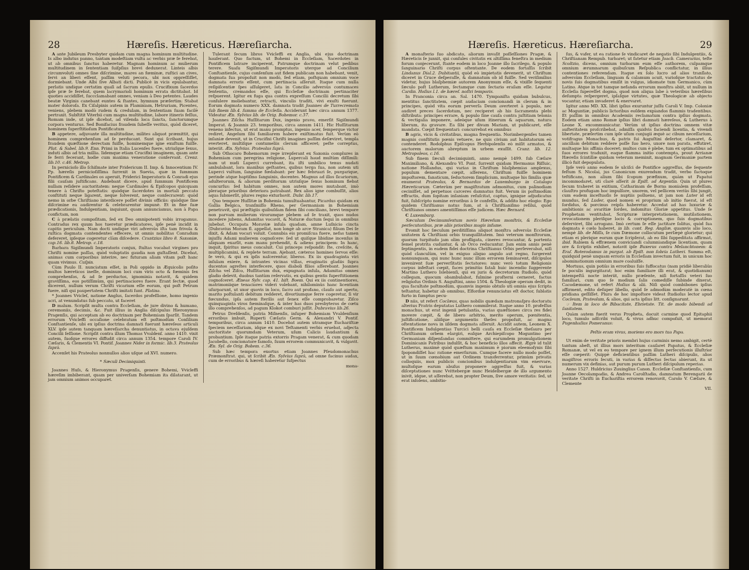28 Hæreſis. Hæreticus. Hæreſiarcha.
A ante Jubileum Presbyter quidam cum magna hominum multitudine. Is albo indutus panno, tantam modeſtiam vultu ac verbis præ ſe ferebat, ut ab omnibus ſanctus haberetur. Magnam hominum ac mulierum multitudinem in ſententiam ſuiſpſius brevi deduxerat. Linteis albis circumvoluti omnes ſine diſcrimine, mares an fœminæ, ruſtici an cives, ſervi an liberi eſſent, paſſim veluti pecora, ubi nox oppreſſiſſet, dormiebant. Unde Albi ſive Albati dicti. Publicè in vicis epulabantur, perlatis undique certatim quaſi ad ſacrum epulis. Crucifixum ſacerdos ipſe præ ſe ferebat, quem lacrymarioli hominum errata dictitabat. Id quoties accidiſſet, ſuccclamabant omnes, veniam à Deo petentes. Laudes beatæ Virginis canebant euntes & ſtantes, hymnum præſertim: Stabat mater doloroſa. Ex Ciſalpinis autem in Flaminiam, Hetruriam, Picentes, veniens, plebem modò rudem & credulam, in ſententiam ſuam facilè pertraxit. Subſtitit Viterbii cum magna multitudine, labore itineris feſſus, Romam inde, ut ipſe dicebat, ad viſenda loca ſancta, ſanctorumque corpora venturus. Sed Bonifacius fraudem ſubeſſe veritus, quòd diceret, hominem ſuperſtitioſum Pontificatum
B appetere, adjuvante illa multitudine, milites aliquot præmittit, qui hominem comprehenſum ad ſe perducant. Sunt qui ſcribant, hujus fraudem quæſtione derectam fuiſſe, hominemque igne exuſtum fuiſſe. Plut. & Sabel. lib.9. Enn. Primi in Italia Lucenſes fuere, utriuſque ſexus, induti albis ad tria millia. Iidemque etiam Crucifixi imaginem, quam ante ſe ferri fecerant, hodie cum maxima veneratione conſervant. Crenz. lib.10. c.46. Metrop.
In pernicioſo illo ſchiſmate inter Fridericum II. Imp. & Innocentium IV. Pp. hæreſis pernicioſiſſima ſurrexit in Suevia, quæ in ſummum Pontificem & Cardinales os aperuit, Friderici Imperatoris & Conradi ejus filii cauſam juſtificans. Audebant dicere, apud ſummum Pontificem nullam reſidere auctoritatem: neque Cardinales & Epiſcopos quicquam tenere à Chriſto poteſtatis: quòdque ſacerdotes in mortali peccato conſtituti neque ligarent, neque ſolverent, neque conſecrarent: quòd nemo in orbe Chriſtiano interdicere poſſet divinis officiis: quòdque ſine diſcrimine ea audirentur & celebrarentur impunè. Et in fine ſuæ prædicationis, Indulgentiam, inquiunt, quam annunciamus, non à Papa confictam, non
C à prælatis compoſitam, ſed ex Deo omnipotenti vobis irrogamus. Contradus rex quum hos tueretur prædicatores, ipſe penè incidit in capitis periculum. Nam docti undique viri adversùs iſta tam frivola & ruſtica dogmata contendentes effecere, ut omnis nobilitas Conradum defereret, ipſeque cogeretur clàm diſcedere. Crantzius libro 8. Saxoniæ, cap.16. lib.8. Metrop. c.18.
Barbara Sigiſmundi Imperatoris conjux, ſtultas vocabat virgines pro Chriſti nomine paſſas, quòd voluptatis gaudia non guſtaſſent. Dicebat, animas cum corporibus interire, nec futuram aliam vitam poſt hanc quam vivimus. Cuſpin.
Cùm Paulo II. nunciatum eſſet, in Poli oppido in Æquicolis poſito multos hæreticos ineſſe, dominum loci cum viris octo & fœminis ſex comprehenſos, & ad ſe perductos, ignominia notavit, & quidem graviſſima, eos potiſſimùm, qui pertinaciores fuere. Erant ſectæ, quod dicerent, nullum verum Chriſti vicarium eſſe eorum, qui poſt Petrum fuere, niſi qui paupertatem Chriſti imitati ſunt. Platina.
* Joannes Vvicleſ, natione Anglus, ſacerdos profeſſione, homo ingenio acri, at venundatus ſub peccato, ut faceret
D malum. Scripſit multa contra Eccleſiam, de jure divino & humano, ceremoniis, decimis, &c. Fuit illius in Anglia diſcipulus Hieronymus Pragenſis, qui acceptam ab eo doctrinam per Bohemiam ſparſit. Tandem errorum Vvicleffi occaſione celebratum eſt poſtmodùm Conſilium Conſtantienſe, ubi ex ipſius doctrina damnati fuerunt hæreſeos articuli XLV. ipſe autem tanquam hæreſiarcha denuntiatus, in octava ejuſdem Concilii ſeſſione. Scripſit contra illum Thomas Vvaldenſ. anno 1410. vixit autem, ſuoſque errores diffudit circa annum 1354. tempore Caroli IV. Cæſaris, & Clementis VI. Pontif. Joannes Nider in formic. lib.3. Prateolus ſuprà.
Accenſet his Prateolus nonnullos alios uſque ad XVI. numero.
* Sæculi Decimiquinti.
Joannes Huſs, & Hieronymus Pragenſis, genere Bohemi, Vvicleffi hæreſim imbiberant, quam per univerſam Bohemiam ita dilatarant, ut jam omnium animos occuparet.
Tulerant ſecum libros Vvicleffi ex Anglia, ubi ejus doctrinam hauſerant. Quo factum, ut Bohemi in Eccleſiam, Sacerdotes in Pontificem latrare inciperent, Patrumque doctrinam velut pedibus terere. Suaſu Sigiſmundi Imperatoris uterque ad Concilium Conſtantienſe, cujus conſenſum aut fidem publicam non habebant, venit, dogmata ſua propoſuit non modò, ſed etiam, poſtquam omnium voce damnata erroris eſſent, cum pertinacia aſſeruit. Itaque cum nulla reſipiſcentiæ ſpes aſſulgeret, lata in Concilio adversùs contumaces ſententia, cremandos eſſe, qui Eccleſiæ doctrinam pertinaciter reſpuerent. Igitur ex fuga qua contra expreſſum Concilii decretum ſibi conſulere moliebantur, retracti, vinculis traditi, vivi exuſti fuerunt. Eorum dogmata numero XXX. damnata tradit Joannes de Turrecremata ſub finem lib.4. ſumma de Eccleſia. Acciderunt hæc circa annum 1377. Videatur Æn. Sylvius lib. de Orig. Bohemor. c.37.
Joannes Ziſcha Huſſitarum Dux, ingenio pravo, emerſit Sigiſmundi Imperat. & Joannis 23. temporibus, circa annum 1411. Hic Huſſitarum veneno infectus, ut erat manu promptus, ingenio acer, ſemperque victor rediret, Angelum ſibi familiarem habere exiſtimatus fuit. Verùm eò inſaniæ devenit, ut in Crucifixi Chriſti imagines paſſim deſæviret, templa everteret, multiſque contumeliis clerum afficeret; peſte correptus, interiit. Æn. Sylvius. Prateolus ſuprà.
Sub Othocaro Bohemorum rege irrepſerant ex Saxonia complures in Bohemiam cum peregrina religione, Lupercali haud multùm diſſimili: nam ut nudi Luperci currebant, ita iſti umbilico tenus nudati ambulabant, lora manibus geſtantes, quibus terga ſua, non autem uti Luperci vultum, ſanguine fœdabant: per hæc februari ſe, purgarique, perinde atque baptiſmo ſanguinis, docentes. Magnus ad illos ſicariorum, adulterorum, & aliorum perditorum utriuſque ſexus hominum fiebat concurſus: ſed habitum omnes, non autem mores mutabant, imò pleraque prioribus deteriora patrabant. Rex alios igne combuſſit, alios aqua ſubmerſit, plures regno exturbavit. Dubr. lib.17.
Quo tempore Huſſitæ in Bohemia tumultuabantur, Picardus quidam ex Gallia Belgica, tranſmiſſo Rheno, per Germaniam in Bohemiam penetravit, qui præſtigiis quibuſdam fidem ſibi concilians, brevi tempore non parvam mulierum virorumque plebem ad ſe traxit, quos nudos incedere jubens, Adamitas vocavit, & Naturæ ductum ſequi in omnibus jubebat. Occupata Moraviæ inſula quadam, amne Luſnicio cincta (Dubravius Moram fl. appellat, non longè ab arce Stranica) filium Dei ſe dixit, & Adam vocari voluit. Connubia eis promiſcua fuere, nefas tamen injuſſu Adami mulierem cognoſcere: ſed ut quiſque libidine incenſus in aliquam exarſit, eam manu prehendit, & adiens principem: In hanc, inquit, ſpiritus meus concaluit. Cui princeps reſpondit: Ite, creſcite, & multiplicamini, & replete terram. Ajebant, cæteros homines ſervos eſſe: ſe verò, & qui ex ipſis naſcerentur, liberos. Ex iis quadraginta viri inſulam exiere, & intrantes vicinas villas, evaginatis gladiis ſupra ducentos agreſtes interfecere, quos diaboli filios aſſerebant. Joannes Ziſcha vel Ziſco, Huſſitarum dux, expugnata inſula, Adamitas omnes gladio delevit, duobus tantùm reſervatis, ex quibus gentis ſuperſtitionem cognoſceret. Æneas Sylv. cap. 41. hiſt. Boem. Qui ex iis continentiores, matrimoniique tenaciores videri volebant, nihilominùs hanc licentiam uſurparunt, ut uxor quovis in loco, ſacro aut profano, clauſo aut aperto, marito poſtulanti debitum redderet, divortiumque ferre cogeretur, ſi vir fœcundus, ipſa autem ſterilis aut ſenex eſſe comprobaretur. Ziſco quinquaginta viros fœminaſque, & inter has duos presbyteros de cœtu illo comprehenſos, ad pagum Klokot comburi juſſit. Dubravius lib.26.
Petrus Dreſdenſis, patria Miſnenſis, inſuper Bohemiam Vvaldenſium erroribus imbuit, Ruperti Cæſaris Germ. & Alexandri V. Pontif. temporibus, circa annum 1410. Docebat autem utramque Euchariſtiæ ſpeciem neceſſariam, idque ex novi Teſtamenti verbis eruebat, adjecta auctoritate quorumdam Veterum, uſum Calicis laudantium & probantium. Ipſe itaque patria extorris Pragam venerat, & cum quodam Jacobello, concionatore famoſo, ſuum errorem communicavit, & vulgavit. Æn. Syl. de Orig. Bohem. c.36.
Sub hæc tempora exortus etiam Joannes Pſeudomonachus Præmonſtrat. qui, ut ſcribit Æn. Sylvius ſuprà, ad omne facinus audax, cum de erroribus & hæreſi haberetur ſuſpectus
mona-
Hæreſis. Hæreticus. Hæreſiarcha. 29
A monaſterio ſuo abdicato, aliorum invaſit poſſeſſiones Pragæ, & Hæreticis ſe junxit, qui conſules civitatis ex altiſſima feneſtra in medium forum conjecerunt, ſtante eodem in loco Joanne illo ſacrilego, & populo ſanguinario Chriſti corpus oſtentante. De eodem fortaſſis ſcribit Lindanus Dial.2. Dubitantii, quòd eò impietatis devenerit, ut Chriſtum diceret in Cruce deſperaſſe, & damnatum ob id fuiſſe. Sed veriſimilius videtur, hujus blaſphemiæ autorem Anonymum eſſe, & vixiſſe ſequenti ſæculo poſt Lutherum, ſectamque cum ſectario eraſam eſſe. Legatur Cardin. Hoſius l.1. de hæreſ. noſtri temporis.
In Franconia circa an. Sal. 1470. Tympaniſta quidam bubulcus, mentitus ſanctitatem, cœpit audaciam concionandi in clerum & in principes, quòd vita eorum perverſa Deum averteret à populo, nec audiret preces ſacerdotum, nec reciperet ab his ſacramenta plebi diſtributa: principes errare, & populo ſine cauſa contra juſtitiam telonia & vectigalia imponere, adeòque uſum itinerum & aquarum, natura liberum, ita gravare. Ea ſibi per divam Mariam, ut publicaret, eſſe mandata. Cœpit frequentari: concurrebat ex omnibus
B agris, vicis & civitatibus, magna frequentia. Norimbergenſes tamen magnis conſtitutis pœnis vetuere, ne quis civium aut habitatorum eò contenderet. Rodolphus Epiſcopus Herbipolenſis eò miſit armatos, & auctorem malorum abreptum in urbem exuſſit. Cranz. lib. 12. Metropoleos, c.16.
Sub finem ſæculi decimiquinti, anno nempè 1499. ſub Cæſare Maximiliano, & Alexandro VI. Pont. ſurrexit quidam Hermanus Riſſuic, natione Hollandus, qui varias in Chriſtum blaſphemias amplexus, populum dementare cœpit, aſſerens, Chriſtum fuiſſe hominem impoſtorem, fanaticum, ſeductorem ſimplicium, multaque his ſimilia quæ enumerat Prateolus, & Bernardus de Luxemburgo in Catalogo Hæreticorum. Cæterùm per magiſtratum admonitus, cum palinodiam ceciniſſet, ad perpetuos carceres damnatus fuit. Verum iis poſtmodùm effractis, dum ſopitam inſaniam reſuſcitat, captus, ignique adjudicatus fuit, ſubſcripto nomine erroribus à ſe confeſſis, & addito hoc elogio: Ego quidem Chriſtianus natus ſum, at à Chriſtianiſmo reſilui, quòd Chriſtianos omnes amentiſſimos eſſe judicem. Hæc Bernard.
C Luxemburg.
Sæculum Decimumſextum novis Hæreſum monſtris, & Eccleſiæ perſecutoribus, præ aliis prioribus magis infame.
Evomit hoc ſæculum perditiſſima aliquot monſtra adversùs Eccleſiæ unitatem & Chriſtiani orbis tranquillitatem. Imò veterum monſtrorum, quorum turpitudo jam olim profligata, cineres revocantur, & portenta ſemel protrita cuduntur, & ab Orco reducuntur. Jam enim annis penè ſeptingentis, in eadem fidei doctrina Chriſtianus Orbis perſeverabat, niſi quòd clanculùm, vel in exiguo aliquo angulo aut regno, ſurgerent nonnunquam, qui nunc hunc nunc illum errorem ſeminarent, diſcipulos invenirent ſuæ perverſitatis ſectatores: nunc verò totum Religionis corpus infeſtari cœpit, faces primitùs fatali huic incendio ſuggerente Martino Luthero Islebienſi, qui ex juris & decretorum ſtudioſo, quòd collegam, quocum obambulabat, fulmine proſterni cerneret, factus religioſus Ordinis S. Auguſtini, anno 1504. & Theologiæ operam dedit, in qua facultate poſtmodùm, quamvis ingenio obtuſo uti omnia ejus ſcripta teſtantur, habetur ab omnibus, Elfordiæ renunciatus eſt doctor, ſublatis furto in ſumptus pecu-
D niis, ut refert Coclæus, quas nobilis quædam matronaſpro doctoratu alterius Fratris deputatas Luthero commiſerat. Itaque anno 10. profeſſus monachus, ut erat ingenii petulantia, varias quæſtiones circa res fidei movere cœpit, & de libero arbitrio, merito operum, pœnitentia, juſtificatione, aliiſque argumentis theſes propoſuit, ac magna oſtentatione nova in iiſdem dogmata aſſeruit. Accidit autem, Leonem X. Pontificem Indulgentias Turcici belli cauſa ex Eccleſiæ theſauro per Chriſtianum orbem elargiri, eaſque Archiepiſcopo Moguntino per Germaniam diſpenſandas committere, qui earumdem promulgationem Dominicanis Patribus indulſit, & hoc beneficio illos affecit. Ægrè id tulit Lutherus, maximè quòd quæſtum maximum è piorum eleemoſynis ſibi ſpopondiſſet hac ratione emerſurum. Cumque facere nullo modo poſſet, ut in ſuum cœnobium aut Ordinem transferrentur, primùm privatis colloquiis, mox publicis concionibus indulgentiarum vim enervare, multoſque earum abuſus proponere aggreſſus fuit, & varias diſceptationes nunc Vvittebergæ nunc Heidelbergæ de illo argumento inivit, idque, ut aſſerebat, non propter Deum, ſive amore veritatis: ſed, ut erat inſolens, ambitio-
ſus, & vafer, ut ea ratione ſe vindicaret de negatis ſibi Indulgentiis, & Chriſtianam Rempub. turbaret; ut fatetur etiam Joach. Camerarius, teſte Scoltzio, dicens, omnium turbarum eum eſſe authorem, culpamque omnium ærumnarum quibuſcum Reſpublica conflictatur, in illius contentiones referendam. Itaque ex ſolo lucro ad alios tranſlato, adversùm Eccleſiam, linguam & calamum acuit, varioſque tractatus de novis ſuis dogmatibus emiſit in vulgus, idiomate tum Germanico, cùm Latino. Atque in tot tamque nefanda errorum monſtra abiit, ut nullum in Eccleſia ſupereſſet dogma, quod non aliqua labe à veteribus hæreſibus deſumpta reſpergeret, ipſaſque virtutes, quæ Theologicæ ab objecto vocantur, etiam invaderet & enervaret.
Igitur anno MD. XX. libri ipſius exuruntur juſſu Caroli V. Imp. Coloniæ ac Moguntiæ, publicis lictoribus eoſdem expiandos flammis tradentibus. Et paſſim in omnibus Academiis reclamatum contra ipſius dogmata. Eodem etiam anno Romæ ipſius libri damnati hæreſeos, & Lutherus à Leone X. excommunicatur. Verùm ut ipſius doctrina omnem vitæ auſteritatem proſcribebat, admiſſa quidvis faciendi licentia, & vivendi libertate, præſertim cum ipſe uſum conjugii æquè ac cibum neceſſarium, votifragus Monachus, & patris ſui Auguſtini deſertor, clamaret, & ancillam debitum reddere poſſe ſuo hero, uxore non parata, effutiret, multaque his affinia doceret; multos cum è plebe, tum ex optimatibus ad ſuos errores traduxit, eaque flamma initio contempta, prout Arrianæ Hæreſis ſcintillæ quidam veterum meminit, magnam Germaniæ partem illicò fuit depopulata.
Ipſe verò anno eodem ſe ulciſci de Pontifice aggreſſus, die ſequente feſtum S. Nicolai, jus Canonicum exurendum tradit, verbo factoque teſtificans, non alium ſibi ſcopum præfixum, quàm ut Papatui incommodaret, uti clarè aſſerit in Epiſt. ad Argentin. Quin ut plures ſecum traheret in exitium, Catharinam de Borna monialem profeſſam, clauſtro profugam hoc impulſore, uxorem, vel pellicem veriùs ſibi jungit, cum eadem inceſtuoſis ſe nuptiis polluens, ut jam non Luter id eſt mundus, ſed Luder, quod nomen ei proprium ab initio fuerat, id eſt ſordidus, & porcinus reipſa haberetur. Accedat ad has luxuriæ & ambitionis ac avaritiæ ſordes, indomitus Gloriæ appetitus. Unde ſe Prophetam ventitabat, Scripturæ interpretationem, mutilationem, revocationem pleriſque locis & corruptionem, quo ſuis dogmatibus deſerviret, ſibi arrogans. Imò certum ſe eſſe jactitare ſolitus, quòd ſua dogmata è cœlo haberet, in lib. cont. Reg. Angliæ, quamvis alio loco, nempè lib. de Miſſa, ſe cum Dæmone collocutum perſæpè glorietur; qui etiam ei plerique eorum quæ ſcripſerat, ab eo ſibi ſuppeditata affirmat, ibid. Rabiem & effrænem conviciandi calumniandique licentiam, quam ore & ſcriptis exhibet, notavit ipſe Buxerus contra Melanchtonem: & Eraſ. Roterodamus in purgat. ab Epiſt. non ſobria Lutheri. Summa eſt, quidquid penè unquam erroris in Eccleſiam invectum fuit, in unicum hoc abominationum omnium mare coaluiſſe.
Mortuus, quin potiùs in erroribus ſuis ſuffocatus (nam pridiè liberaliùs ſe poculis ingurgitarat; hoc enim familiare illi erat, & quotidianum) intempeſtâ nocte interiit, nullo præſente, niſi fortaſſis veteri ſuo familiari, cum quo ſe modium ſalis comediſſe ſubinde dixerat, Cacodæmone, ut refert Hoſius & alii. Niſi quòd combibones ipſius affirment, edito deſuper libello, quòd ſe admodùm moderatè in cœna pridiana geſſiſſet. Plura de hoc impoſtore videat ſtudioſus lector apud Cocleum, Prateolum, & alios, qui acta ipſius litt. conſignarunt.
☞ Item in loco de Bibacitate, Ebrietate. Tit. de modo bibendi ad ſanitatem.
Quàm autem fuerit verus Propheta, docuit carmine quod Epitaphii loco, tumulo adſcribi voluit, & vivus adhuc compoſuit, ut memorat Pugenhaſius Pomeranus:
Peſtis eram vivus, moriens ero mors tua Papa.
Ut enim de veritate prioris membri hujus carminis nemo ambigit, certè tantum abeſt, ut illius mors interitum cauſaret Papatus, & Eccleſiæ Romanæ, ut vel ex eo tempore per ignem illum perſecutionis illuſtrior eſſe cœperit: Quippè deficientibus paſſim Lutheri diſcipulis, alios magiſtros erroris ſecuti, in varias & diſſectas ſectas abierunt, ita ut numerum vix definias, aut purum purum Lutheri diſcipulum reperias.
Anno 1527. Huldricius Zuuinglius Canon. Eccleſiæ Conſtantienſis, cum Joanne Oecolampadio, & Andrea Carolſtadio, damnatum Berengarii de veritate Chriſti in Euchariſtia errorem renovavit, Carolo V. Cæſare, & Clemente
VII.